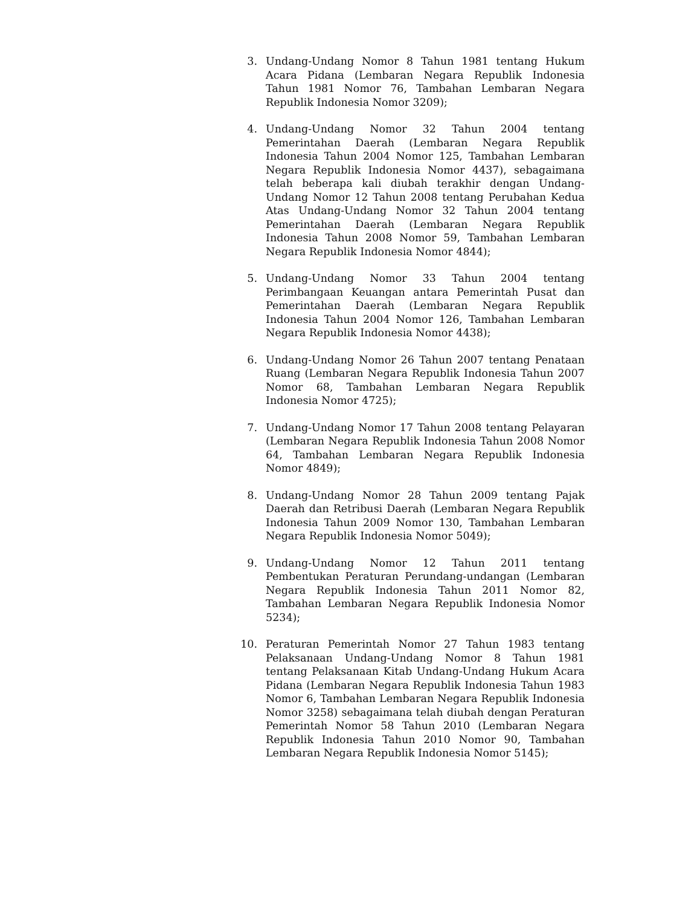3. Undang-Undang Nomor 8 Tahun 1981 tentang Hukum Acara Pidana (Lembaran Negara Republik Indonesia Tahun 1981 Nomor 76, Tambahan Lembaran Negara Republik Indonesia Nomor 3209);
4. Undang-Undang Nomor 32 Tahun 2004 tentang Pemerintahan Daerah (Lembaran Negara Republik Indonesia Tahun 2004 Nomor 125, Tambahan Lembaran Negara Republik Indonesia Nomor 4437), sebagaimana telah beberapa kali diubah terakhir dengan Undang-Undang Nomor 12 Tahun 2008 tentang Perubahan Kedua Atas Undang-Undang Nomor 32 Tahun 2004 tentang Pemerintahan Daerah (Lembaran Negara Republik Indonesia Tahun 2008 Nomor 59, Tambahan Lembaran Negara Republik Indonesia Nomor 4844);
5. Undang-Undang Nomor 33 Tahun 2004 tentang Perimbangaan Keuangan antara Pemerintah Pusat dan Pemerintahan Daerah (Lembaran Negara Republik Indonesia Tahun 2004 Nomor 126, Tambahan Lembaran Negara Republik Indonesia Nomor 4438);
6. Undang-Undang Nomor 26 Tahun 2007 tentang Penataan Ruang (Lembaran Negara Republik Indonesia Tahun 2007 Nomor 68, Tambahan Lembaran Negara Republik Indonesia Nomor 4725);
7. Undang-Undang Nomor 17 Tahun 2008 tentang Pelayaran (Lembaran Negara Republik Indonesia Tahun 2008 Nomor 64, Tambahan Lembaran Negara Republik Indonesia Nomor 4849);
8. Undang-Undang Nomor 28 Tahun 2009 tentang Pajak Daerah dan Retribusi Daerah (Lembaran Negara Republik Indonesia Tahun 2009 Nomor 130, Tambahan Lembaran Negara Republik Indonesia Nomor 5049);
9. Undang-Undang Nomor 12 Tahun 2011 tentang Pembentukan Peraturan Perundang-undangan (Lembaran Negara Republik Indonesia Tahun 2011 Nomor 82, Tambahan Lembaran Negara Republik Indonesia Nomor 5234);
10. Peraturan Pemerintah Nomor 27 Tahun 1983 tentang Pelaksanaan Undang-Undang Nomor 8 Tahun 1981 tentang Pelaksanaan Kitab Undang-Undang Hukum Acara Pidana (Lembaran Negara Republik Indonesia Tahun 1983 Nomor 6, Tambahan Lembaran Negara Republik Indonesia Nomor 3258) sebagaimana telah diubah dengan Peraturan Pemerintah Nomor 58 Tahun 2010 (Lembaran Negara Republik Indonesia Tahun 2010 Nomor 90, Tambahan Lembaran Negara Republik Indonesia Nomor 5145);